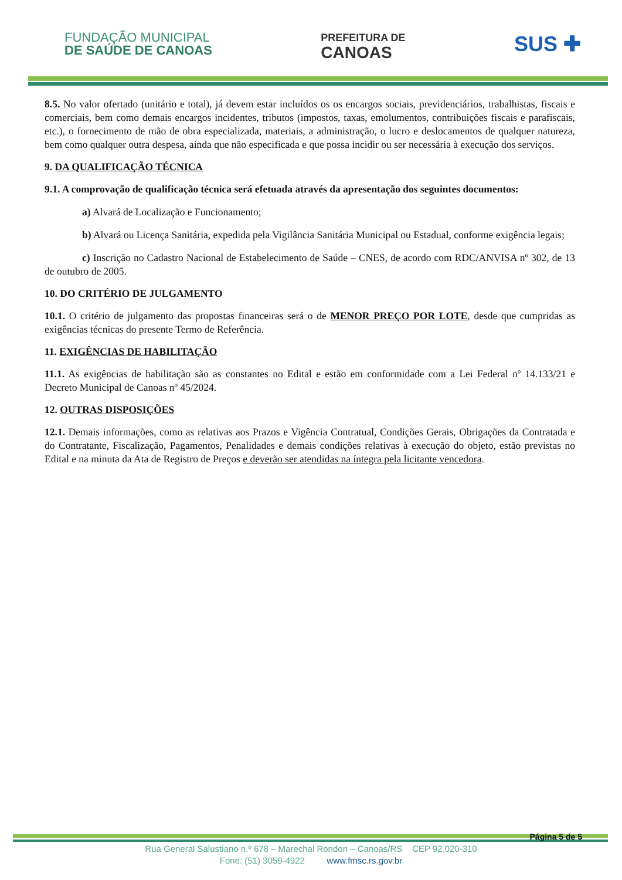FUNDAÇÃO MUNICIPAL
DE SAÚDE DE CANOAS
PREFEITURA DE
CANOAS
SUS ✚
8.5. No valor ofertado (unitário e total), já devem estar incluídos os os encargos sociais, previdenciários, trabalhistas, fiscais e comerciais, bem como demais encargos incidentes, tributos (impostos, taxas, emolumentos, contribuições fiscais e parafiscais, etc.), o fornecimento de mão de obra especializada, materiais, a administração, o lucro e deslocamentos de qualquer natureza, bem como qualquer outra despesa, ainda que não especificada e que possa incidir ou ser necessária à execução dos serviços.
9. DA QUALIFICAÇÃO TÉCNICA
9.1. A comprovação de qualificação técnica será efetuada através da apresentação dos seguintes documentos:
a) Alvará de Localização e Funcionamento;
b) Alvará ou Licença Sanitária, expedida pela Vigilância Sanitária Municipal ou Estadual, conforme exigência legais;
c) Inscrição no Cadastro Nacional de Estabelecimento de Saúde – CNES, de acordo com RDC/ANVISA nº 302, de 13 de outubro de 2005.
10. DO CRITÉRIO DE JULGAMENTO
10.1. O critério de julgamento das propostas financeiras será o de MENOR PREÇO POR LOTE, desde que cumpridas as exigências técnicas do presente Termo de Referência.
11. EXIGÊNCIAS DE HABILITAÇÃO
11.1. As exigências de habilitação são as constantes no Edital e estão em conformidade com a Lei Federal nº 14.133/21 e Decreto Municipal de Canoas nº 45/2024.
12. OUTRAS DISPOSIÇÕES
12.1. Demais informações, como as relativas aos Prazos e Vigência Contratual, Condições Gerais, Obrigações da Contratada e do Contratante, Fiscalização, Pagamentos, Penalidades e demais condições relativas à execução do objeto, estão previstas no Edital e na minuta da Ata de Registro de Preços e deverão ser atendidas na íntegra pela licitante vencedora.
Página 5 de 5
Rua General Salustiano n.º 678 – Marechal Rondon – Canoas/RS CEP 92.020-310
Fone: (51) 3059-4922 www.fmsc.rs.gov.br